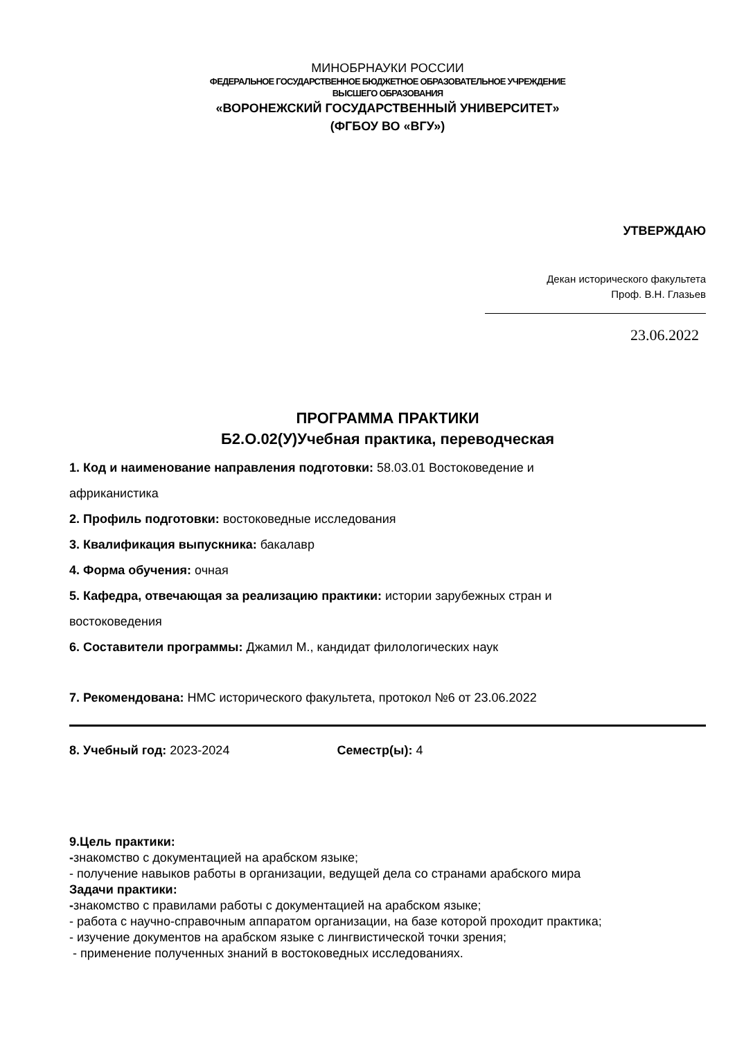МИНОБРНАУКИ РОССИИ
ФЕДЕРАЛЬНОЕ ГОСУДАРСТВЕННОЕ БЮДЖЕТНОЕ ОБРАЗОВАТЕЛЬНОЕ УЧРЕЖДЕНИЕ
ВЫСШЕГО ОБРАЗОВАНИЯ
«ВОРОНЕЖСКИЙ ГОСУДАРСТВЕННЫЙ УНИВЕРСИТЕТ»
(ФГБОУ ВО «ВГУ»)
УТВЕРЖДАЮ
Декан исторического факультета
Проф. В.Н. Глазьев
23.06.2022
ПРОГРАММА ПРАКТИКИ
Б2.О.02(У)Учебная практика, переводческая
1. Код и наименование направления подготовки: 58.03.01 Востоковедение и
африканистика
2. Профиль подготовки: востоковедные исследования
3. Квалификация выпускника: бакалавр
4. Форма обучения: очная
5. Кафедра, отвечающая за реализацию практики: истории зарубежных стран и
востоковедения
6. Составители программы: Джамил М., кандидат филологических наук
7. Рекомендована: НМС исторического факультета, протокол №6 от 23.06.2022
8. Учебный год: 2023-2024 Семестр(ы): 4
9.Цель практики:
-знакомство с документацией на арабском языке;
- получение навыков работы в организации, ведущей дела со странами арабского мира
Задачи практики:
-знакомство с правилами работы с документацией на арабском языке;
- работа с научно-справочным аппаратом организации, на базе которой проходит практика;
- изучение документов на арабском языке с лингвистической точки зрения;
- применение полученных знаний в востоковедных исследованиях.